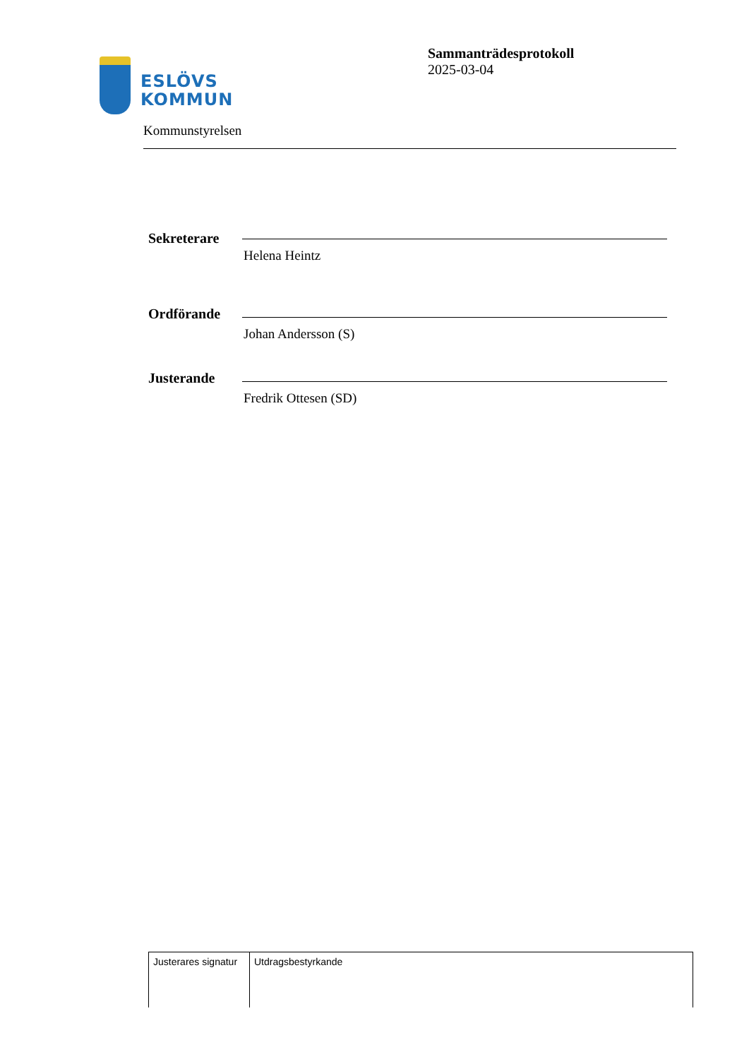ESLÖVS
KOMMUN
Sammanträdesprotokoll
2025-03-04
Kommunstyrelsen
Sekreterare
Helena Heintz
Ordförande
Johan Andersson (S)
Justerande
Fredrik Ottesen (SD)
| Justerares signatur | Utdragsbestyrkande |